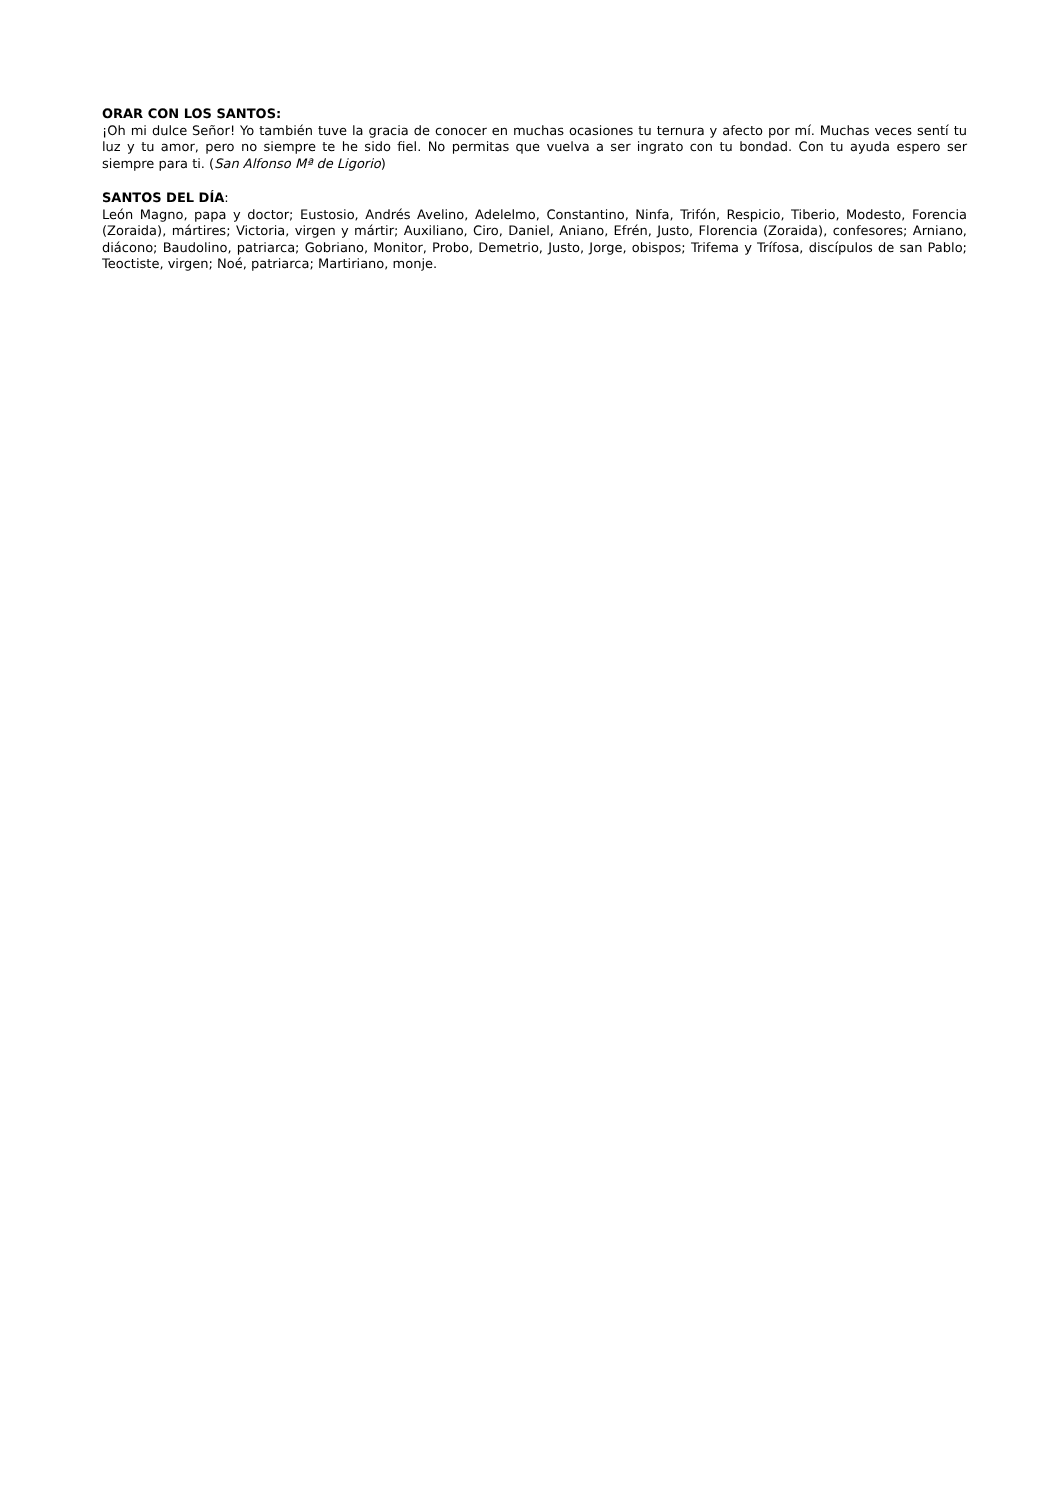ORAR CON LOS SANTOS:
¡Oh mi dulce Señor! Yo también tuve la gracia de conocer en muchas ocasiones tu ternura y afecto por mí. Muchas veces sentí tu luz y tu amor, pero no siempre te he sido fiel. No permitas que vuelva a ser ingrato con tu bondad. Con tu ayuda espero ser siempre para ti. (San Alfonso Mª de Ligorio)
SANTOS DEL DÍA:
León Magno, papa y doctor; Eustosio, Andrés Avelino, Adelelmo, Constantino, Ninfa, Trifón, Respicio, Tiberio, Modesto, Forencia (Zoraida), mártires; Victoria, virgen y mártir; Auxiliano, Ciro, Daniel, Aniano, Efrén, Justo, Florencia (Zoraida), confesores; Arniano, diácono; Baudolino, patriarca; Gobriano, Monitor, Probo, Demetrio, Justo, Jorge, obispos; Trifema y Trífosa, discípulos de san Pablo; Teoctiste, virgen; Noé, patriarca; Martiriano, monje.